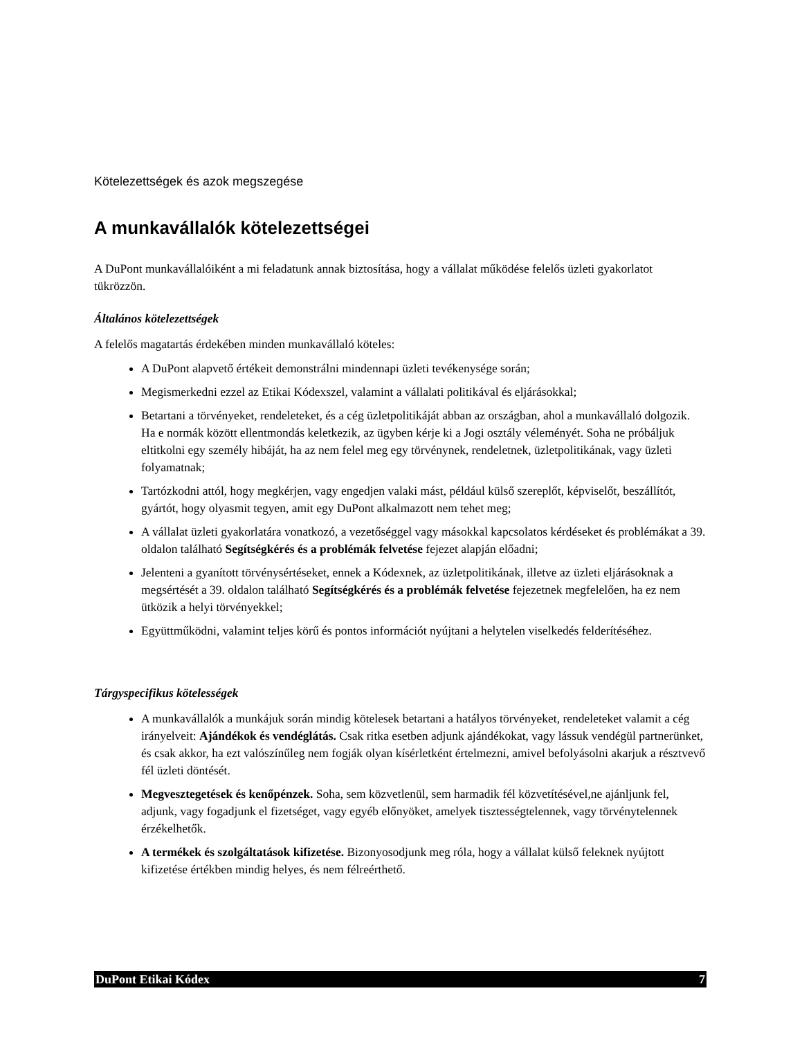Kötelezettségek és azok megszegése
A munkavállalók kötelezettségei
A DuPont munkavállalóiként a mi feladatunk annak biztosítása, hogy a vállalat működése felelős üzleti gyakorlatot tükrözzön.
Általános kötelezettségek
A felelős magatartás érdekében minden munkavállaló köteles:
A DuPont alapvető értékeit demonstrálni mindennapi üzleti tevékenysége során;
Megismerkedni ezzel az Etikai Kódexszel, valamint a vállalati politikával és eljárásokkal;
Betartani a törvényeket, rendeleteket, és a cég üzletpolitikáját abban az országban, ahol a munkavállaló dolgozik. Ha e normák között ellentmondás keletkezik, az ügyben kérje ki a Jogi osztály véleményét. Soha ne próbáljuk eltitkolni egy személy hibáját, ha az nem felel meg egy törvénynek, rendeletnek, üzletpolitikának, vagy üzleti folyamatnak;
Tartózkodni attól, hogy megkérjen, vagy engedjen valaki mást, például külső szereplőt, képviselőt, beszállítót, gyártót, hogy olyasmit tegyen, amit egy DuPont alkalmazott nem tehet meg;
A vállalat üzleti gyakorlatára vonatkozó, a vezetőséggel vagy másokkal kapcsolatos kérdéseket és problémákat a 39. oldalon található Segítségkérés és a problémák felvetése fejezet alapján előadni;
Jelenteni a gyanított törvénysértéseket, ennek a Kódexnek, az üzletpolitikának, illetve az üzleti eljárásoknak a megsértését a 39. oldalon található Segítségkérés és a problémák felvetése fejezetnek megfelelően, ha ez nem ütközik a helyi törvényekkel;
Együttműködni, valamint teljes körű és pontos információt nyújtani a helytelen viselkedés felderítéséhez.
Tárgyspecifikus kötelességek
A munkavállalók a munkájuk során mindig kötelesek betartani a hatályos törvényeket, rendeleteket valamit a cég irányelveit: Ajándékok és vendéglátás. Csak ritka esetben adjunk ajándékokat, vagy lássuk vendégül partnerünket, és csak akkor, ha ezt valószínűleg nem fogják olyan kísérletként értelmezni, amivel befolyásolni akarjuk a résztvevő fél üzleti döntését.
Megvesztegetések és kenőpénzek. Soha, sem közvetlenül, sem harmadik fél közvetítésével,ne ajánljunk fel, adjunk, vagy fogadjunk el fizetséget, vagy egyéb előnyöket, amelyek tisztességtelennek, vagy törvénytelennek érzékelhetők.
A termékek és szolgáltatások kifizetése. Bizonyosodjunk meg róla, hogy a vállalat külső feleknek nyújtott kifizetése értékben mindig helyes, és nem félreérthető.
DuPont Etikai Kódex 7